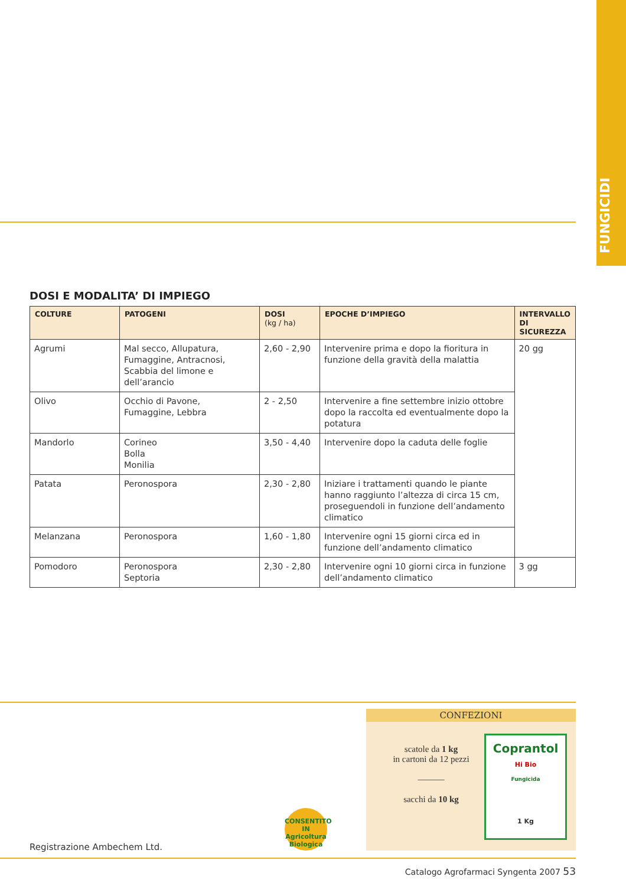FUNGICIDI
DOSI E MODALITA’ DI IMPIEGO
| COLTURE | PATOGENI | DOSI (kg / ha) | EPOCHE D’IMPIEGO | INTERVALLO DI SICUREZZA |
| --- | --- | --- | --- | --- |
| Agrumi | Mal secco, Allupatura, Fumaggine, Antracnosi, Scabbia del limone e dell’arancio | 2,60 - 2,90 | Intervenire prima e dopo la fioritura in funzione della gravità della malattia | 20 gg |
| Olivo | Occhio di Pavone, Fumaggine, Lebbra | 2 - 2,50 | Intervenire a fine settembre inizio ottobre dopo la raccolta ed eventualmente dopo la potatura | |
| Mandorlo | Corineo Bolla Monilia | 3,50 - 4,40 | Intervenire dopo la caduta delle foglie | |
| Patata | Peronospora | 2,30 - 2,80 | Iniziare i trattamenti quando le piante hanno raggiunto l’altezza di circa 15 cm, proseguendoli in funzione dell’andamento climatico | |
| Melanzana | Peronospora | 1,60 - 1,80 | Intervenire ogni 15 giorni circa ed in funzione dell’andamento climatico | |
| Pomodoro | Peronospora Septoria | 2,30 - 2,80 | Intervenire ogni 10 giorni circa in funzione dell’andamento climatico | 3 gg |
CONFEZIONI
scatole da 1 kg
in cartoni da 12 pezzi
———
sacchi da 10 kg
Coprantol
Hi Bio
Fungicida
1 Kg
CONSENTITO IN
Agricoltura
Biologica
Registrazione Ambechem Ltd.
Catalogo Agrofarmaci Syngenta 2007 53